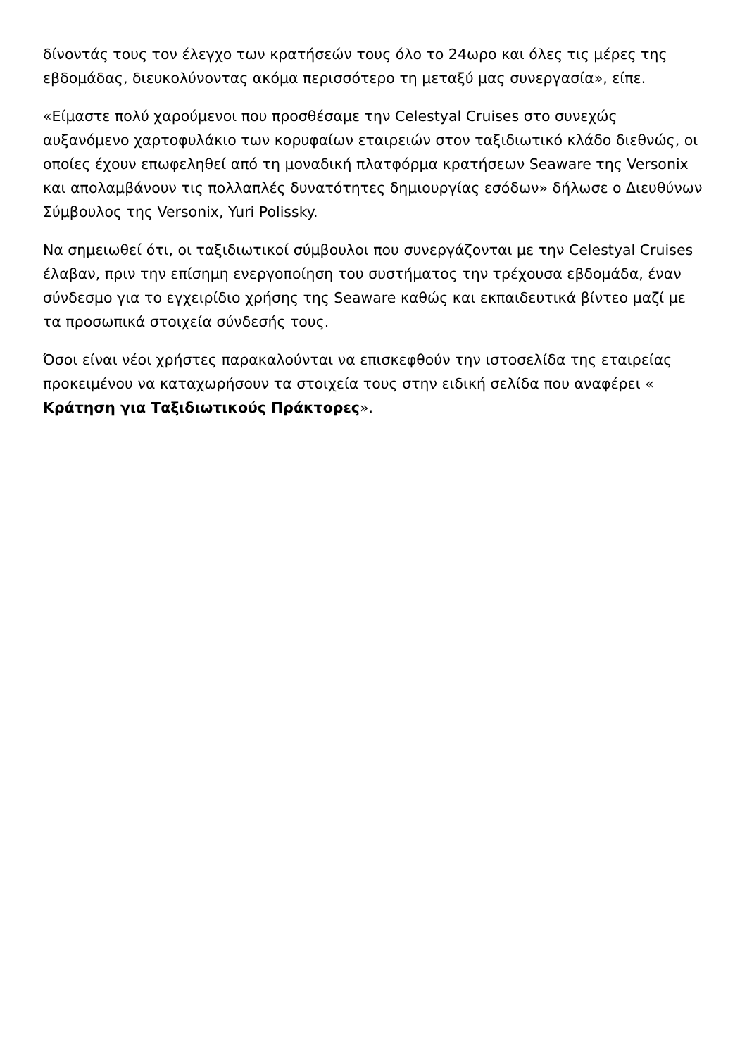δίνοντάς τους τον έλεγχο των κρατήσεών τους όλο το 24ωρο και όλες τις μέρες της εβδομάδας, διευκολύνοντας ακόμα περισσότερο τη μεταξύ μας συνεργασία», είπε.
«Είμαστε πολύ χαρούμενοι που προσθέσαμε την Celestyal Cruises στο συνεχώς αυξανόμενο χαρτοφυλάκιο των κορυφαίων εταιρειών στον ταξιδιωτικό κλάδο διεθνώς, οι οποίες έχουν επωφεληθεί από τη μοναδική πλατφόρμα κρατήσεων Seaware της Versonix και απολαμβάνουν τις πολλαπλές δυνατότητες δημιουργίας εσόδων» δήλωσε ο Διευθύνων Σύμβουλος της Versonix, Yuri Polissky.
Να σημειωθεί ότι, οι ταξιδιωτικοί σύμβουλοι που συνεργάζονται με την Celestyal Cruises έλαβαν, πριν την επίσημη ενεργοποίηση του συστήματος την τρέχουσα εβδομάδα, έναν σύνδεσμο για το εγχειρίδιο χρήσης της Seaware καθώς και εκπαιδευτικά βίντεο μαζί με τα προσωπικά στοιχεία σύνδεσής τους.
Όσοι είναι νέοι χρήστες παρακαλούνται να επισκεφθούν την ιστοσελίδα της εταιρείας προκειμένου να καταχωρήσουν τα στοιχεία τους στην ειδική σελίδα που αναφέρει « Κράτηση για Ταξιδιωτικούς Πράκτορες».